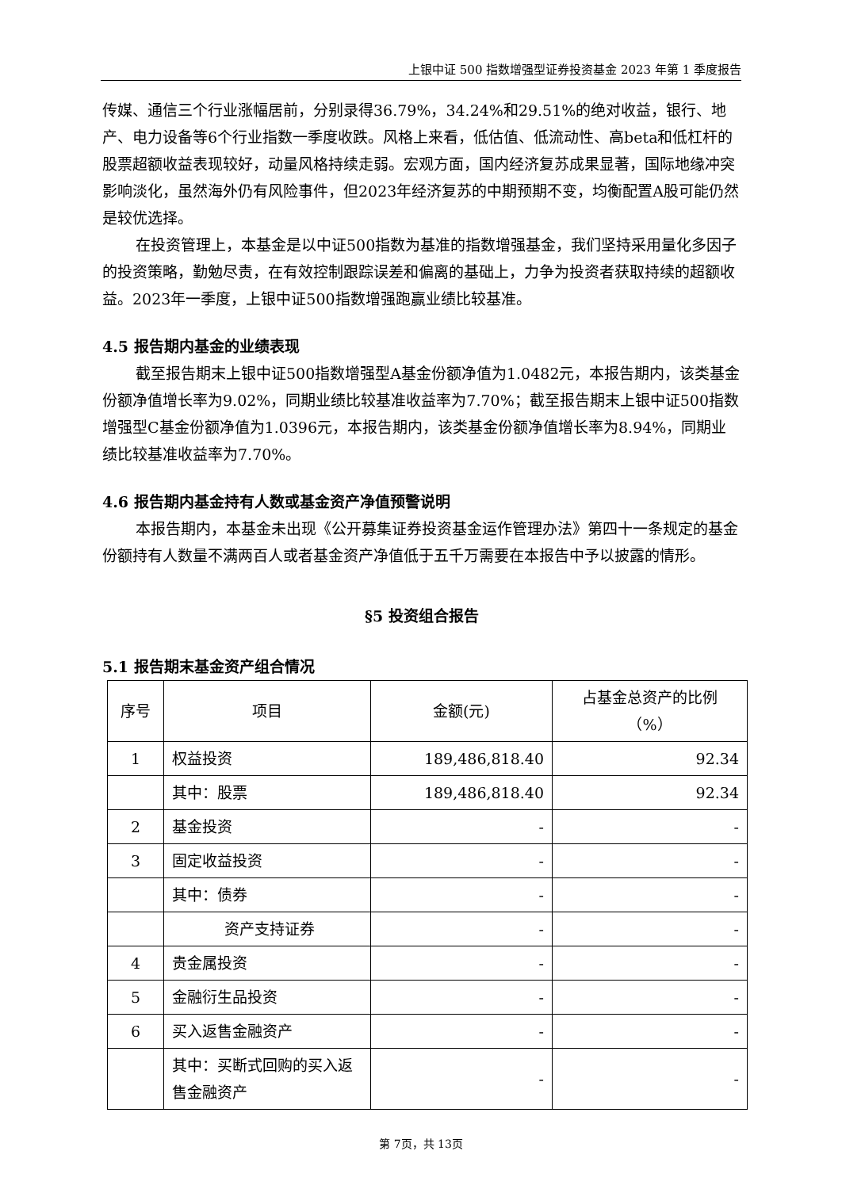上银中证 500 指数增强型证券投资基金 2023 年第 1 季度报告
传媒、通信三个行业涨幅居前，分别录得36.79%，34.24%和29.51%的绝对收益，银行、地产、电力设备等6个行业指数一季度收跌。风格上来看，低估值、低流动性、高beta和低杠杆的股票超额收益表现较好，动量风格持续走弱。宏观方面，国内经济复苏成果显著，国际地缘冲突影响淡化，虽然海外仍有风险事件，但2023年经济复苏的中期预期不变，均衡配置A股可能仍然是较优选择。
在投资管理上，本基金是以中证500指数为基准的指数增强基金，我们坚持采用量化多因子的投资策略，勤勉尽责，在有效控制跟踪误差和偏离的基础上，力争为投资者获取持续的超额收益。2023年一季度，上银中证500指数增强跑赢业绩比较基准。
4.5 报告期内基金的业绩表现
截至报告期末上银中证500指数增强型A基金份额净值为1.0482元，本报告期内，该类基金份额净值增长率为9.02%，同期业绩比较基准收益率为7.70%；截至报告期末上银中证500指数增强型C基金份额净值为1.0396元，本报告期内，该类基金份额净值增长率为8.94%，同期业绩比较基准收益率为7.70%。
4.6 报告期内基金持有人数或基金资产净值预警说明
本报告期内，本基金未出现《公开募集证券投资基金运作管理办法》第四十一条规定的基金份额持有人数量不满两百人或者基金资产净值低于五千万需要在本报告中予以披露的情形。
§5 投资组合报告
5.1 报告期末基金资产组合情况
| 序号 | 项目 | 金额(元) | 占基金总资产的比例 （%） |
| --- | --- | --- | --- |
| 1 | 权益投资 | 189,486,818.40 | 92.34 |
| | 其中：股票 | 189,486,818.40 | 92.34 |
| 2 | 基金投资 | - | - |
| 3 | 固定收益投资 | - | - |
| | 其中：债券 | - | - |
| | 资产支持证券 | - | - |
| 4 | 贵金属投资 | - | - |
| 5 | 金融衍生品投资 | - | - |
| 6 | 买入返售金融资产 | - | - |
| | 其中：买断式回购的买入返售金融资产 | - | - |
第 7页，共 13页